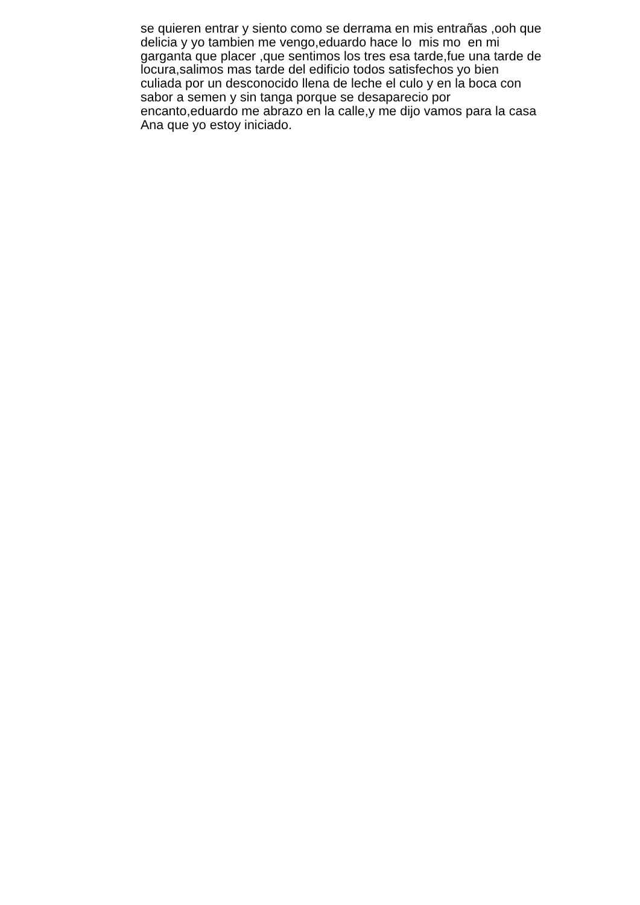se quieren entrar y siento como se derrama en mis entrañas ,ooh que
delicia y yo tambien me vengo,eduardo hace lo mis mo en mi
garganta que placer ,que sentimos los tres esa tarde,fue una tarde de
locura,salimos mas tarde del edificio todos satisfechos yo bien
culiada por un desconocido llena de leche el culo y en la boca con
sabor a semen y sin tanga porque se desaparecio por
encanto,eduardo me abrazo en la calle,y me dijo vamos para la casa
Ana que yo estoy iniciado.